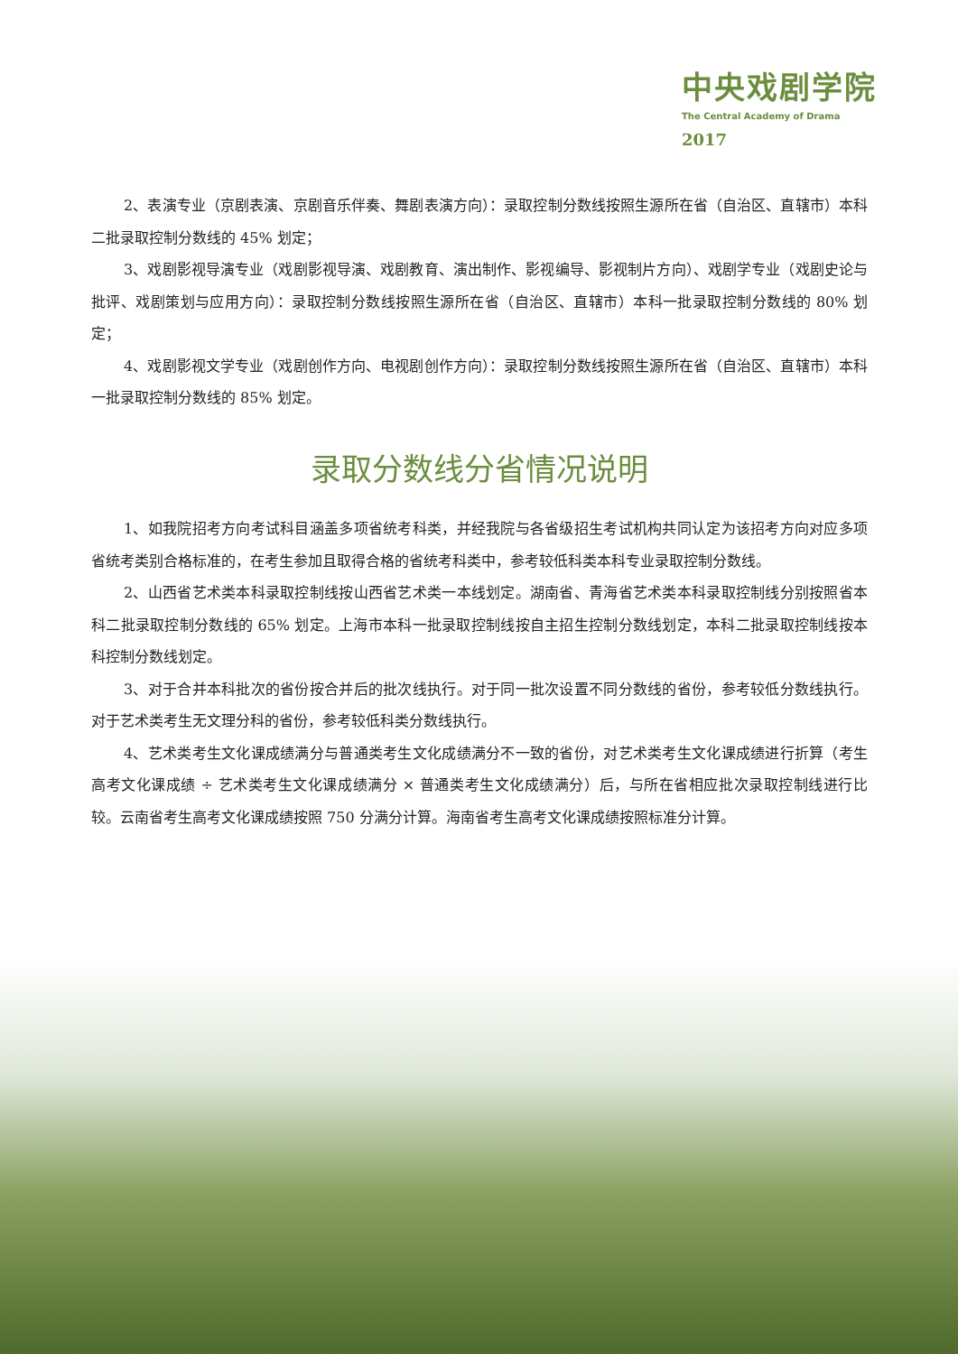中央戏剧学院
The Central Academy of Drama
2017
2、表演专业（京剧表演、京剧音乐伴奏、舞剧表演方向）：录取控制分数线按照生源所在省（自治区、直辖市）本科二批录取控制分数线的 45% 划定；
3、戏剧影视导演专业（戏剧影视导演、戏剧教育、演出制作、影视编导、影视制片方向）、戏剧学专业（戏剧史论与批评、戏剧策划与应用方向）：录取控制分数线按照生源所在省（自治区、直辖市）本科一批录取控制分数线的 80% 划定；
4、戏剧影视文学专业（戏剧创作方向、电视剧创作方向）：录取控制分数线按照生源所在省（自治区、直辖市）本科一批录取控制分数线的 85% 划定。
录取分数线分省情况说明
1、如我院招考方向考试科目涵盖多项省统考科类，并经我院与各省级招生考试机构共同认定为该招考方向对应多项省统考类别合格标准的，在考生参加且取得合格的省统考科类中，参考较低科类本科专业录取控制分数线。
2、山西省艺术类本科录取控制线按山西省艺术类一本线划定。湖南省、青海省艺术类本科录取控制线分别按照省本科二批录取控制分数线的 65% 划定。上海市本科一批录取控制线按自主招生控制分数线划定，本科二批录取控制线按本科控制分数线划定。
3、对于合并本科批次的省份按合并后的批次线执行。对于同一批次设置不同分数线的省份，参考较低分数线执行。对于艺术类考生无文理分科的省份，参考较低科类分数线执行。
4、艺术类考生文化课成绩满分与普通类考生文化成绩满分不一致的省份，对艺术类考生文化课成绩进行折算（考生高考文化课成绩 ÷ 艺术类考生文化课成绩满分 × 普通类考生文化成绩满分）后，与所在省相应批次录取控制线进行比较。云南省考生高考文化课成绩按照 750 分满分计算。海南省考生高考文化课成绩按照标准分计算。